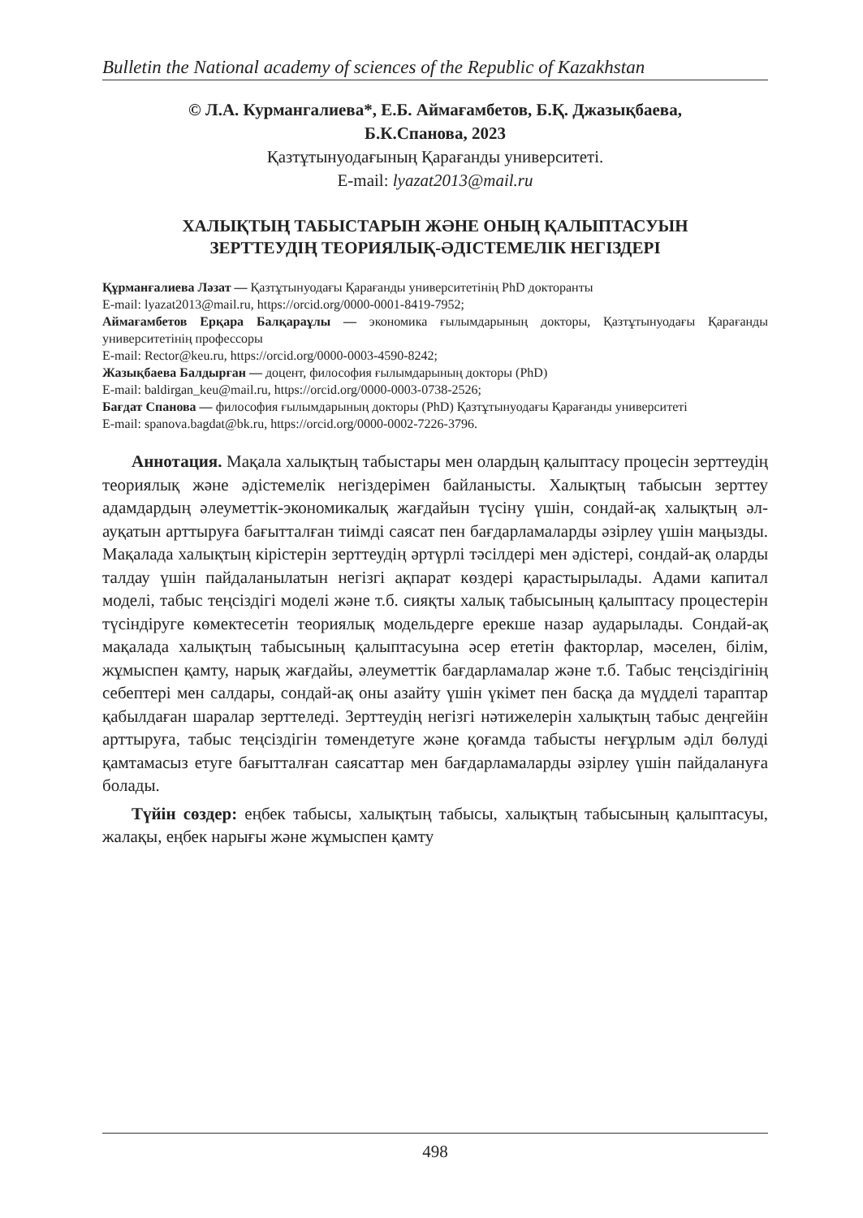Bulletin the National academy of sciences of the Republic of Kazakhstan
© Л.А. Курмангалиева*, Е.Б. Аймағамбетов, Б.Қ. Джазықбаева,
Б.К.Спанова, 2023
Қазтұтынуодағының Қарағанды университеті.
E-mail: lyazat2013@mail.ru
ХАЛЫҚТЫҢ ТАБЫСТАРЫН ЖӘНЕ ОНЫҢ ҚАЛЫПТАСУЫН
ЗЕРТТЕУДІҢ ТЕОРИЯЛЫҚ-ӘДІСТЕМЕЛІК НЕГІЗДЕРІ
Құрманғалиева Ләзат — Қазтұтынуодағы Қарағанды университетінің PhD докторанты
E-mail: lyazat2013@mail.ru, https://orcid.org/0000-0001-8419-7952;
Аймағамбетов Ерқара Балқараұлы — экономика ғылымдарының докторы, Қазтұтынуодағы Қарағанды университетінің профессоры
E-mail: Rector@keu.ru, https://orcid.org/0000-0003-4590-8242;
Жазықбаева Балдырған — доцент, философия ғылымдарының докторы (PhD)
E-mail: baldirgan_keu@mail.ru, https://orcid.org/0000-0003-0738-2526;
Бағдат Спанова — философия ғылымдарының докторы (PhD) Қазтұтынуодағы Қарағанды университеті
E-mail: spanova.bagdat@bk.ru, https://orcid.org/0000-0002-7226-3796.
Аннотация. Мақала халықтың табыстары мен олардың қалыптасу процесін зерттеудің теориялық және әдістемелік негіздерімен байланысты. Халықтың табысын зерттеу адамдардың әлеуметтік-экономикалық жағдайын түсіну үшін, сондай-ақ халықтың әл-ауқатын арттыруға бағытталған тиімді саясат пен бағдарламаларды әзірлеу үшін маңызды. Мақалада халықтың кірістерін зерттеудің әртүрлі тәсілдері мен әдістері, сондай-ақ оларды талдау үшін пайдаланылатын негізгі ақпарат көздері қарастырылады. Адами капитал моделі, табыс теңсіздігі моделі және т.б. сияқты халық табысының қалыптасу процестерін түсіндіруге көмектесетін теориялық модельдерге ерекше назар аударылады. Сондай-ақ мақалада халықтың табысының қалыптасуына әсер ететін факторлар, мәселен, білім, жұмыспен қамту, нарық жағдайы, әлеуметтік бағдарламалар және т.б. Табыс теңсіздігінің себептері мен салдары, сондай-ақ оны азайту үшін үкімет пен басқа да мүдделі тараптар қабылдаған шаралар зерттеледі. Зерттеудің негізгі нәтижелерін халықтың табыс деңгейін арттыруға, табыс теңсіздігін төмендетуге және қоғамда табысты неғұрлым әділ бөлуді қамтамасыз етуге бағытталған саясаттар мен бағдарламаларды әзірлеу үшін пайдалануға болады.
Түйін сөздер: еңбек табысы, халықтың табысы, халықтың табысының қалыптасуы, жалақы, еңбек нарығы және жұмыспен қамту
498